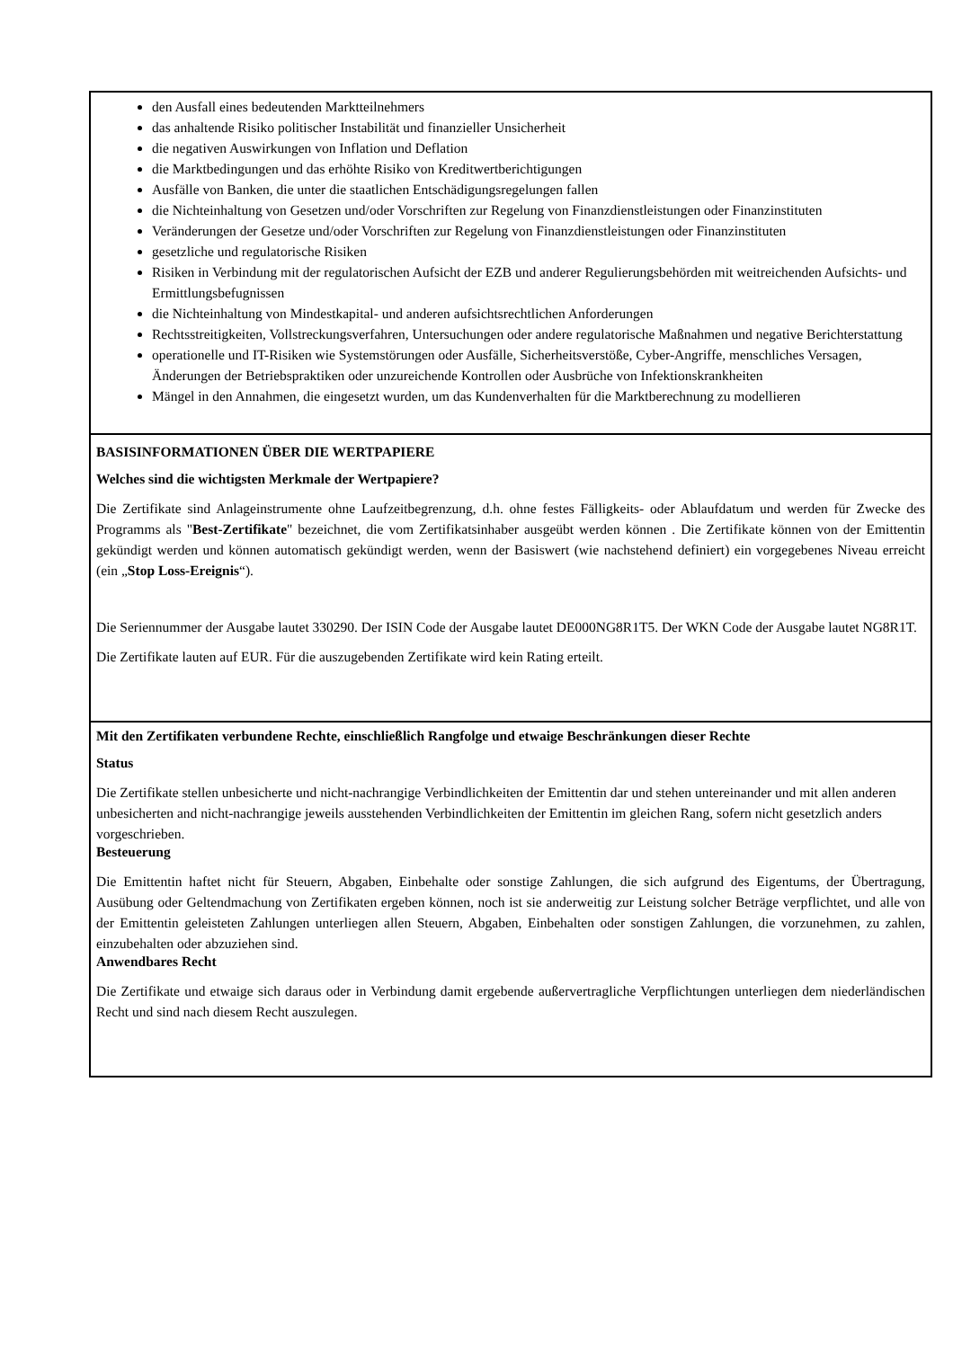den Ausfall eines bedeutenden Marktteilnehmers
das anhaltende Risiko politischer Instabilität und finanzieller Unsicherheit
die negativen Auswirkungen von Inflation und Deflation
die Marktbedingungen und das erhöhte Risiko von Kreditwertberichtigungen
Ausfälle von Banken, die unter die staatlichen Entschädigungsregelungen fallen
die Nichteinhaltung von Gesetzen und/oder Vorschriften zur Regelung von Finanzdienstleistungen oder Finanzinstituten
Veränderungen der Gesetze und/oder Vorschriften zur Regelung von Finanzdienstleistungen oder Finanzinstituten
gesetzliche und regulatorische Risiken
Risiken in Verbindung mit der regulatorischen Aufsicht der EZB und anderer Regulierungsbehörden mit weitreichenden Aufsichts- und Ermittlungsbefugnissen
die Nichteinhaltung von Mindestkapital- und anderen aufsichtsrechtlichen Anforderungen
Rechtsstreitigkeiten, Vollstreckungsverfahren, Untersuchungen oder andere regulatorische Maßnahmen und negative Berichterstattung
operationelle und IT-Risiken wie Systemstörungen oder Ausfälle, Sicherheitsverstöße, Cyber-Angriffe, menschliches Versagen, Änderungen der Betriebspraktiken oder unzureichende Kontrollen oder Ausbrüche von Infektionskrankheiten
Mängel in den Annahmen, die eingesetzt wurden, um das Kundenverhalten für die Marktberechnung zu modellieren
BASISINFORMATIONEN ÜBER DIE WERTPAPIERE
Welches sind die wichtigsten Merkmale der Wertpapiere?
Die Zertifikate sind Anlageinstrumente ohne Laufzeitbegrenzung, d.h. ohne festes Fälligkeits- oder Ablaufdatum und werden für Zwecke des Programms als "Best-Zertifikate" bezeichnet, die vom Zertifikatsinhaber ausgeübt werden können . Die Zertifikate können von der Emittentin gekündigt werden und können automatisch gekündigt werden, wenn der Basiswert (wie nachstehend definiert) ein vorgegebenes Niveau erreicht (ein „Stop Loss-Ereignis“).
Die Seriennummer der Ausgabe lautet 330290. Der ISIN Code der Ausgabe lautet DE000NG8R1T5. Der WKN Code der Ausgabe lautet NG8R1T.
Die Zertifikate lauten auf EUR. Für die auszugebenden Zertifikate wird kein Rating erteilt.
Mit den Zertifikaten verbundene Rechte, einschließlich Rangfolge und etwaige Beschränkungen dieser Rechte
Status
Die Zertifikate stellen unbesicherte und nicht-nachrangige Verbindlichkeiten der Emittentin dar und stehen untereinander und mit allen anderen unbesicherten and nicht-nachrangige jeweils ausstehenden Verbindlichkeiten der Emittentin im gleichen Rang, sofern nicht gesetzlich anders vorgeschrieben.
Besteuerung
Die Emittentin haftet nicht für Steuern, Abgaben, Einbehalte oder sonstige Zahlungen, die sich aufgrund des Eigentums, der Übertragung, Ausübung oder Geltendmachung von Zertifikaten ergeben können, noch ist sie anderweitig zur Leistung solcher Beträge verpflichtet, und alle von der Emittentin geleisteten Zahlungen unterliegen allen Steuern, Abgaben, Einbehalten oder sonstigen Zahlungen, die vorzunehmen, zu zahlen, einzubehalten oder abzuziehen sind.
Anwendbares Recht
Die Zertifikate und etwaige sich daraus oder in Verbindung damit ergebende außervertragliche Verpflichtungen unterliegen dem niederländischen Recht und sind nach diesem Recht auszulegen.